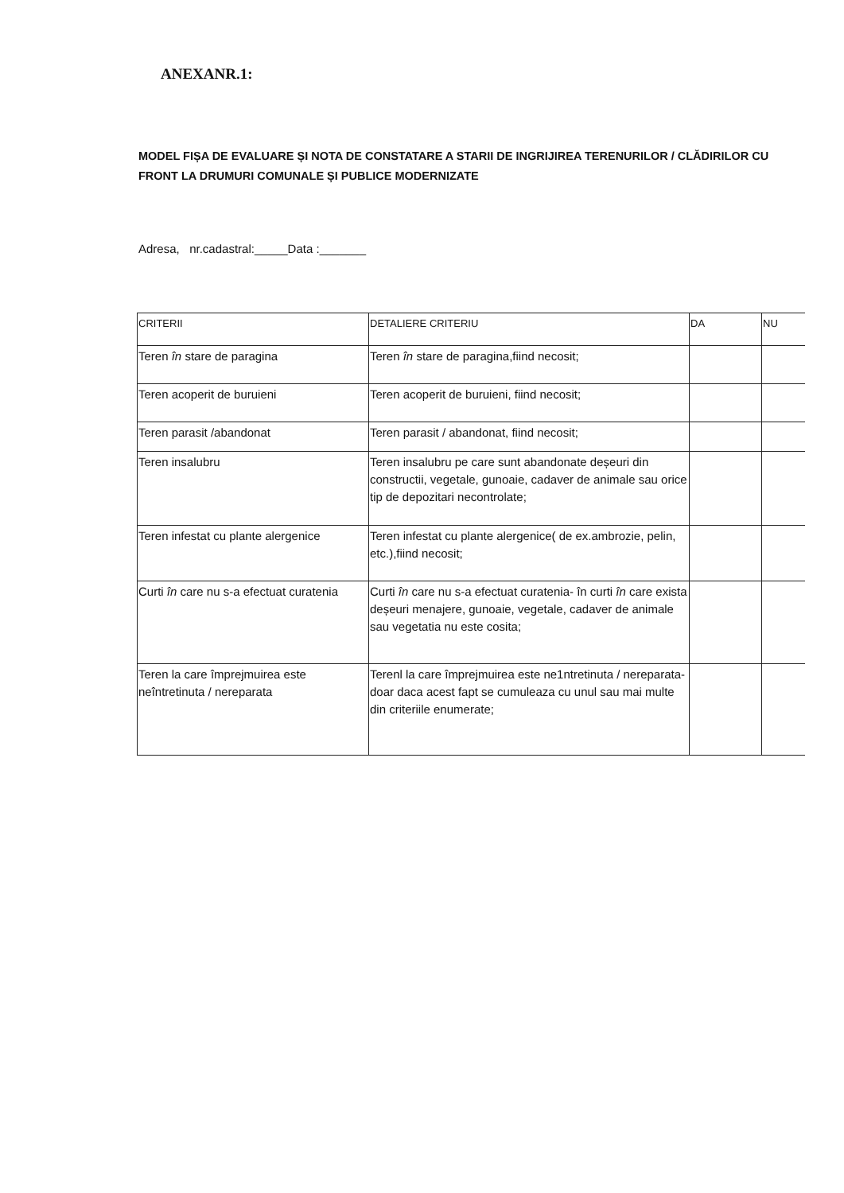ANEXANR.1:
MODEL FIȘA DE EVALUARE ȘI NOTA DE CONSTATARE A STARII DE INGRIJIREA TERENURILOR / CLĂDIRILOR CU FRONT LA DRUMURI COMUNALE ȘI PUBLICE MODERNIZATE
Adresa, nr.cadastral:_____Data :_______
| CRITERII | DETALIERE CRITERIU | DA | NU |
| Teren în stare de paragina | Teren în stare de paragina,fiind necosit; | | |
| Teren acoperit de buruieni | Teren acoperit de buruieni, fiind necosit; | | |
| Teren parasit /abandonat | Teren parasit / abandonat, fiind necosit; | | |
| Teren insalubru | Teren insalubru pe care sunt abandonate deșeuri din constructii, vegetale, gunoaie, cadaver de animale sau orice tip de depozitari necontrolate; | | |
| Teren infestat cu plante alergenice | Teren infestat cu plante alergenice( de ex.ambrozie, pelin, etc.),fiind necosit; | | |
| Curti în care nu s-a efectuat curatenia | Curti în care nu s-a efectuat curatenia- în curti în care exista deșeuri menajere, gunoaie, vegetale, cadaver de animale sau vegetatia nu este cosita; | | |
| Teren la care împrejmuirea este neîntretinuta / nereparata | Terenl la care împrejmuirea este ne1ntretinuta / nereparata-doar daca acest fapt se cumuleaza cu unul sau mai multe din criteriile enumerate; | | |